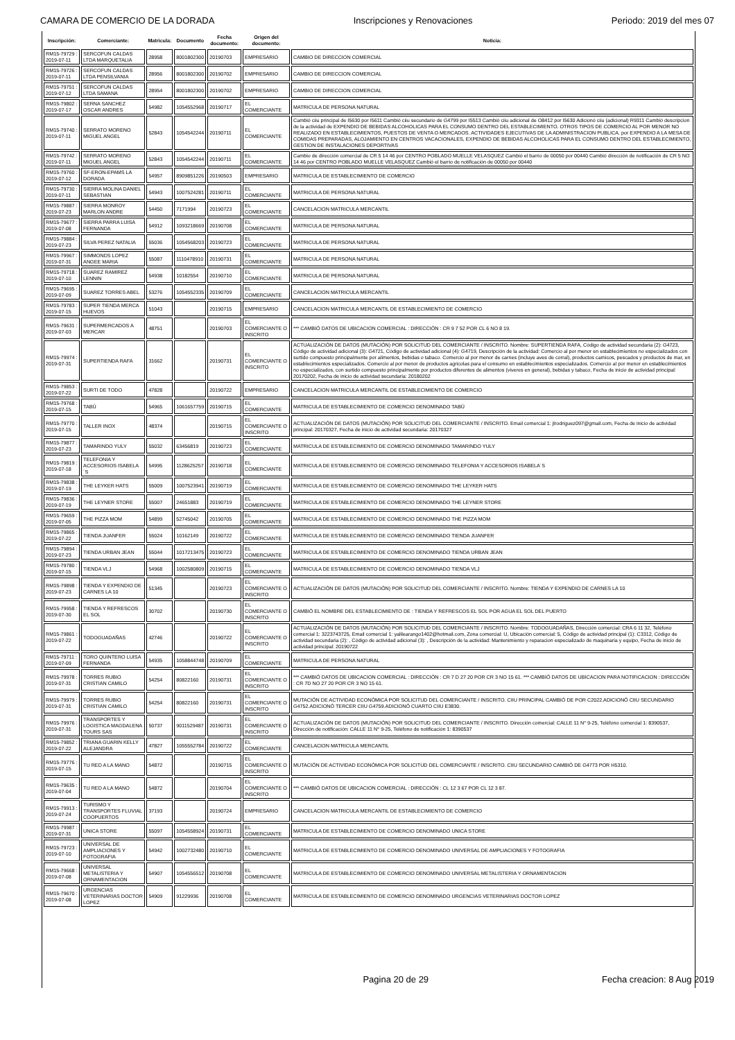CAMARA DE COMERCIO DE LA DORADA Inscripciones y Renovaciones Periodo: 2019 del mes 07
| Inscripción: | Comerciante: | Matricula: | Documento | Fecha documento: | Origen del documento: | Noticia: |
| --- | --- | --- | --- | --- | --- | --- |
| RM15-79729 : 2019-07-11 | SERCOFUN CALDAS LTDA MARQUETALIA | 28958 | 8001802300 | 20190703 | EMPRESARIO | CAMBIO DE DIRECCION COMERCIAL |
| RM15-79726 : 2019-07-11 | SERCOFUN CALDAS LTDA PENSILVANIA | 28956 | 8001802300 | 20190702 | EMPRESARIO | CAMBIO DE DIRECCION COMERCIAL |
| RM15-79751 : 2019-07-12 | SERCOFUN CALDAS LTDA SAMANA | 28954 | 8001802300 | 20190702 | EMPRESARIO | CAMBIO DE DIRECCION COMERCIAL |
| RM15-79802 : 2019-07-17 | SERNA SANCHEZ OSCAR ANDRES | 54982 | 1054552968 | 20190717 | EL COMERCIANTE | MATRICULA DE PERSONA NATURAL |
| RM15-79740 : 2019-07-11 | SERRATO MORENO MIGUEL ANGEL | 52843 | 1054542244 | 20190711 | EL COMERCIANTE | Cambió ciiu principal de I5630 por I5611 Cambió ciiu secundario de G4799 por I5513 Cambió ciiu adicional de O8412 por I5630 Adicionó ciiu (adicional) R9311 Cambió descripcion de la actividad de EXPENDIO DE BEBIDAS ALCOHOLICAS PARA EL CONSUMO DENTRO DEL ESTABLECIMIENTO. OTROS TIPOS DE COMERCIO AL POR MENOR NO REALIZADO EN ESTABLECIMIENTOS, PUESTOS DE VENTA O MERCADOS. ACTIVIDADES EJECUTIVAS DE LA ADMINISTRACION PUBLICA. por EXPENDIO A LA MESA DE COMIDAS PREPARADAS, ALOJAMIENTO EN CENTROS VACACIONALES, EXPENDIO DE BEBIDAS ALCOHOLICAS PARA EL CONSUMO DENTRO DEL ESTABLECIMIENTO, GESTION DE INSTALACIONES DEPORTIVAS |
| RM15-79742 : 2019-07-11 | SERRATO MORENO MIGUEL ANGEL | 52843 | 1054542244 | 20190711 | EL COMERCIANTE | Cambio de dirección comercial de CR 5 14 46 por CENTRO POBLADO MUELLE VELASQUEZ Cambió el barrio de 00050 por 00440 Cambió dirección de notificación de CR 5 NO 14 46 por CENTRO POBLADO MUELLE VELASQUEZ Cambió el barrio de notificación de 00050 por 00440 |
| RM15-79760 : 2019-07-12 | SF-ERON-EPAMS LA DORADA | 54957 | 8909851226 | 20190503 | EMPRESARIO | MATRICULA DE ESTABLECIMIENTO DE COMERCIO |
| RM15-79730 : 2019-07-11 | SIERRA MOLINA DANIEL SEBASTIAN | 54943 | 1007524281 | 20190711 | EL COMERCIANTE | MATRICULA DE PERSONA NATURAL |
| RM15-79887 : 2019-07-23 | SIERRA MONROY MARLON ANDRE | 54450 | 7171994 | 20190723 | EL COMERCIANTE | CANCELACION MATRICULA MERCANTIL |
| RM15-79677 : 2019-07-08 | SIERRA PARRA LUISA FERNANDA | 54912 | 1093218669 | 20190708 | EL COMERCIANTE | MATRICULA DE PERSONA NATURAL |
| RM15-79884 : 2019-07-23 | SILVA PEREZ NATALIA | 55036 | 1054568203 | 20190723 | EL COMERCIANTE | MATRICULA DE PERSONA NATURAL |
| RM15-79967 : 2019-07-31 | SIMMONDS LOPEZ ANGEE MARIA | 55087 | 1110478910 | 20190731 | EL COMERCIANTE | MATRICULA DE PERSONA NATURAL |
| RM15-79718 : 2019-07-10 | SUAREZ RAMIREZ LENNIN | 54938 | 10182554 | 20190710 | EL COMERCIANTE | MATRICULA DE PERSONA NATURAL |
| RM15-79695 : 2019-07-09 | SUAREZ TORRES ABEL | 53276 | 1054552335 | 20190709 | EL COMERCIANTE | CANCELACION MATRICULA MERCANTIL |
| RM15-79783 : 2019-07-15 | SUPER TIENDA MERCA HUEVOS | 51043 | | 20190715 | EMPRESARIO | CANCELACION MATRICULA MERCANTIL DE ESTABLECIMIENTO DE COMERCIO |
| RM15-79631 : 2019-07-03 | SUPERMERCADOS A MERCAR | 48751 | | 20190703 | EL COMERCIANTE O INSCRITO | *** CAMBIÓ DATOS DE UBICACION COMERCIAL : DIRECCIÓN : CR 9 7 52 POR CL 6 NO 8 19. |
| RM15-79974 : 2019-07-31 | SUPERTIENDA RAFA | 31662 | | 20190731 | EL COMERCIANTE O INSCRITO | ACTUALIZACIÓN DE DATOS (MUTACIÓN) POR SOLICITUD DEL COMERCIANTE / INSCRITO. Nombre: SUPERTIENDA RAFA, Código de actividad secundaria (2): G4723, Código de actividad adicional (3): G4721, Código de actividad adicional (4): G4719, Descripción de la actividad: Comercio al por menor en establecimientos no especializados con surtido compuesto principalmente por alimentos, bebidas o tabaco. Comercio al por menor de carnes (incluye aves de corral), productos carnicos, pescados y productos de mar, en establecimientos especializados. Comercio al por menor de productos agricolas para el consumo en establecimientos especializados. Comercio al por menor en establecimientos no especializados, con surtido compuesto principalmente por productos diferentes de alimentos (viveres en general), bebidas y tabaco, Fecha de inicio de actividad principal: 20170202, Fecha de inicio de actividad secundaria: 20180202 |
| RM15-79853 : 2019-07-22 | SURTI DE TODO | 47828 | | 20190722 | EMPRESARIO | CANCELACION MATRICULA MERCANTIL DE ESTABLECIMIENTO DE COMERCIO |
| RM15-79768 : 2019-07-15 | TABÚ | 54965 | 1061657759 | 20190715 | EL COMERCIANTE | MATRICULA DE ESTABLECIMIENTO DE COMERCIO DENOMINADO TABÚ |
| RM15-79770 : 2019-07-15 | TALLER INOX | 48374 | | 20190715 | EL COMERCIANTE O INSCRITO | ACTUALIZACIÓN DE DATOS (MUTACIÓN) POR SOLICITUD DEL COMERCIANTE / INSCRITO. Email comercial 1: jlrodriguez097@gmail.com, Fecha de inicio de actividad principal: 20170327, Fecha de inicio de actividad secundaria: 20170327 |
| RM15-79877 : 2019-07-23 | TAMARINDO YULY | 55032 | 63456819 | 20190723 | EL COMERCIANTE | MATRICULA DE ESTABLECIMIENTO DE COMERCIO DENOMINADO TAMARINDO YULY |
| RM15-79819 : 2019-07-18 | TELEFONIA Y ACCESORIOS ISABELA´S | 54995 | 1128625257 | 20190718 | EL COMERCIANTE | MATRICULA DE ESTABLECIMIENTO DE COMERCIO DENOMINADO TELEFONIA Y ACCESORIOS ISABELA´S |
| RM15-79838 : 2019-07-19 | THE LEYKER HATS | 55009 | 1007523941 | 20190719 | EL COMERCIANTE | MATRICULA DE ESTABLECIMIENTO DE COMERCIO DENOMINADO THE LEYKER HATS |
| RM15-79836 : 2019-07-19 | THE LEYNER STORE | 55007 | 24651883 | 20190719 | EL COMERCIANTE | MATRICULA DE ESTABLECIMIENTO DE COMERCIO DENOMINADO THE LEYNER STORE |
| RM15-79659 : 2019-07-05 | THE PIZZA MOM | 54899 | 52745042 | 20190705 | EL COMERCIANTE | MATRICULA DE ESTABLECIMIENTO DE COMERCIO DENOMINADO THE PIZZA MOM |
| RM15-79865 : 2019-07-22 | TIENDA JUANFER | 55024 | 10162149 | 20190722 | EL COMERCIANTE | MATRICULA DE ESTABLECIMIENTO DE COMERCIO DENOMINADO TIENDA JUANFER |
| RM15-79894 : 2019-07-23 | TIENDA URBAN JEAN | 55044 | 1017213475 | 20190723 | EL COMERCIANTE | MATRICULA DE ESTABLECIMIENTO DE COMERCIO DENOMINADO TIENDA URBAN JEAN |
| RM15-79780 : 2019-07-15 | TIENDA VLJ | 54968 | 1002580809 | 20190715 | EL COMERCIANTE | MATRICULA DE ESTABLECIMIENTO DE COMERCIO DENOMINADO TIENDA VLJ |
| RM15-79898 : 2019-07-23 | TIENDA Y EXPENDIO DE CARNES LA 10 | 51345 | | 20190723 | EL COMERCIANTE O INSCRITO | ACTUALIZACIÓN DE DATOS (MUTACIÓN) POR SOLICITUD DEL COMERCIANTE / INSCRITO. Nombre: TIENDA Y EXPENDIO DE CARNES LA 10 |
| RM15-79958 : 2019-07-30 | TIENDA Y REFRESCOS EL SOL | 30702 | | 20190730 | EL COMERCIANTE O INSCRITO | CAMBIÓ EL NOMBRE DEL ESTABLECIMIENTO DE : TIENDA Y REFRESCOS EL SOL POR AGUA EL SOL DEL PUERTO |
| RM15-79861 : 2019-07-22 | TODOGUADAÑAS | 42746 | | 20190722 | EL COMERCIANTE O INSCRITO | ACTUALIZACIÓN DE DATOS (MUTACIÓN) POR SOLICITUD DEL COMERCIANTE / INSCRITO. Nombre: TODOGUADAÑAS, Dirección comercial: CRA 6 11 32, Teléfono comercial 1: 3223743725, Email comercial 1: yalilearango1402@hotmail.com, Zona comercial: U, Ubicación comercial: 5, Código de actividad principal (1): C3312, Código de actividad secundaria (2): , Código de actividad adicional (3): , Descripción de la actividad: Mantenimiento y reparacion especializado de maquinaria y equipo, Fecha de inicio de actividad principal: 20190722 |
| RM15-79711 : 2019-07-09 | TORO QUINTERO LUISA FERNANDA | 54935 | 1058844748 | 20190709 | EL COMERCIANTE | MATRICULA DE PERSONA NATURAL |
| RM15-79978 : 2019-07-31 | TORRES RUBIO CRISTIAN CAMILO | 54254 | 80822160 | 20190731 | EL COMERCIANTE O INSCRITO | *** CAMBIÓ DATOS DE UBICACION COMERCIAL : DIRECCIÓN : CR 7 D 27 20 POR CR 3 NO 15 61. *** CAMBIÓ DATOS DE UBICACION PARA NOTIFICACION : DIRECCIÓN : CR 7D NO 27 20 POR CR 3 NO 15 61. |
| RM15-79979 : 2019-07-31 | TORRES RUBIO CRISTIAN CAMILO | 54254 | 80822160 | 20190731 | EL COMERCIANTE O INSCRITO | MUTACIÓN DE ACTIVIDAD ECONÓMICA POR SOLICITUD DEL COMERCIANTE / INSCRITO. CIIU PRINCIPAL CAMBIÓ DE POR C2022.ADICIONÓ CIIU SECUNDARIO G4752.ADICIONÓ TERCER CIIU G4759.ADICIONÓ CUARTO CIIU E3830. |
| RM15-79976 : 2019-07-31 | TRANSPORTES Y LOGISTICA MAGDALENA TOURS SAS | 50737 | 9011529487 | 20190731 | EL COMERCIANTE O INSCRITO | ACTUALIZACIÓN DE DATOS (MUTACIÓN) POR SOLICITUD DEL COMERCIANTE / INSCRITO. Dirección comercial: CALLE 11 N° 9-25, Teléfono comercial 1: 8390537, Dirección de notificación: CALLE 11 N° 9-25, Teléfono de notificación 1: 8390537 |
| RM15-79852 : 2019-07-22 | TRIANA GUARIN KELLY ALEJANDRA | 47827 | 1055552784 | 20190722 | EL COMERCIANTE | CANCELACION MATRICULA MERCANTIL |
| RM15-79776 : 2019-07-15 | TU RED A LA MANO | 54872 | | 20190715 | EL COMERCIANTE O INSCRITO | MUTACIÓN DE ACTIVIDAD ECONÓMICA POR SOLICITUD DEL COMERCIANTE / INSCRITO. CIIU SECUNDARIO CAMBIÓ DE G4773 POR H5310. |
| RM15-79635 : 2019-07-04 | TU RED A LA MANO | 54872 | | 20190704 | EL COMERCIANTE O INSCRITO | *** CAMBIÓ DATOS DE UBICACION COMERCIAL : DIRECCIÓN : CL 12 3 67 POR CL 12 3 87. |
| RM15-79913 : 2019-07-24 | TURISMO Y TRANSPORTES FLUVIAL COOPUERTOS | 37193 | | 20190724 | EMPRESARIO | CANCELACION MATRICULA MERCANTIL DE ESTABLECIMIENTO DE COMERCIO |
| RM15-79987 : 2019-07-31 | UNICA STORE | 55097 | 1054558924 | 20190731 | EL COMERCIANTE | MATRICULA DE ESTABLECIMIENTO DE COMERCIO DENOMINADO UNICA STORE |
| RM15-79723 : 2019-07-10 | UNIVERSAL DE AMPLIACIONES Y FOTOGRAFIA | 54942 | 1002732480 | 20190710 | EL COMERCIANTE | MATRICULA DE ESTABLECIMIENTO DE COMERCIO DENOMINADO UNIVERSAL DE AMPLIACIONES Y FOTOGRAFIA |
| RM15-79668 : 2019-07-08 | UNIVERSAL METALISTERIA Y ORNAMENTACION | 54907 | 1054556512 | 20190708 | EL COMERCIANTE | MATRICULA DE ESTABLECIMIENTO DE COMERCIO DENOMINADO UNIVERSAL METALISTERIA Y ORNAMENTACION |
| RM15-79670 : 2019-07-08 | URGENCIAS VETERINARIAS DOCTOR LOPEZ | 54909 | 91229936 | 20190708 | EL COMERCIANTE | MATRICULA DE ESTABLECIMIENTO DE COMERCIO DENOMINADO URGENCIAS VETERINARIAS DOCTOR LOPEZ |
Pagina 20 de 29 Fecha creacion: 8 Aug 2019